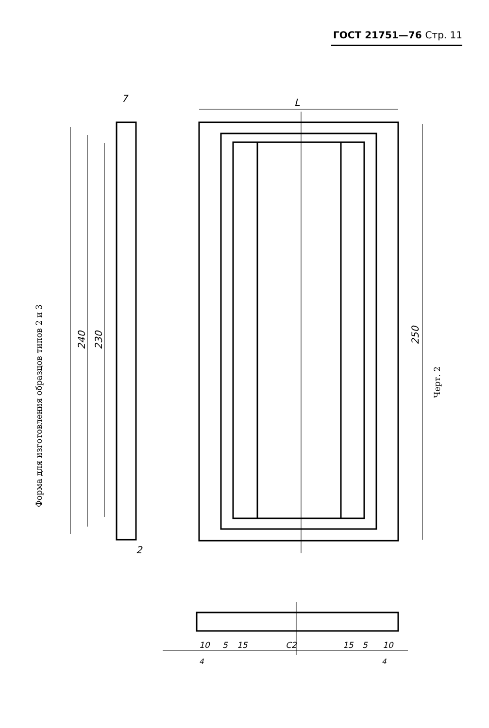ГОСТ 21751—76 Стр. 11
7
L
2
240
230
250
10
5
15
C2
15
5
10
4
4
Форма для изготовления образцов типов 2 и 3
Черт. 2